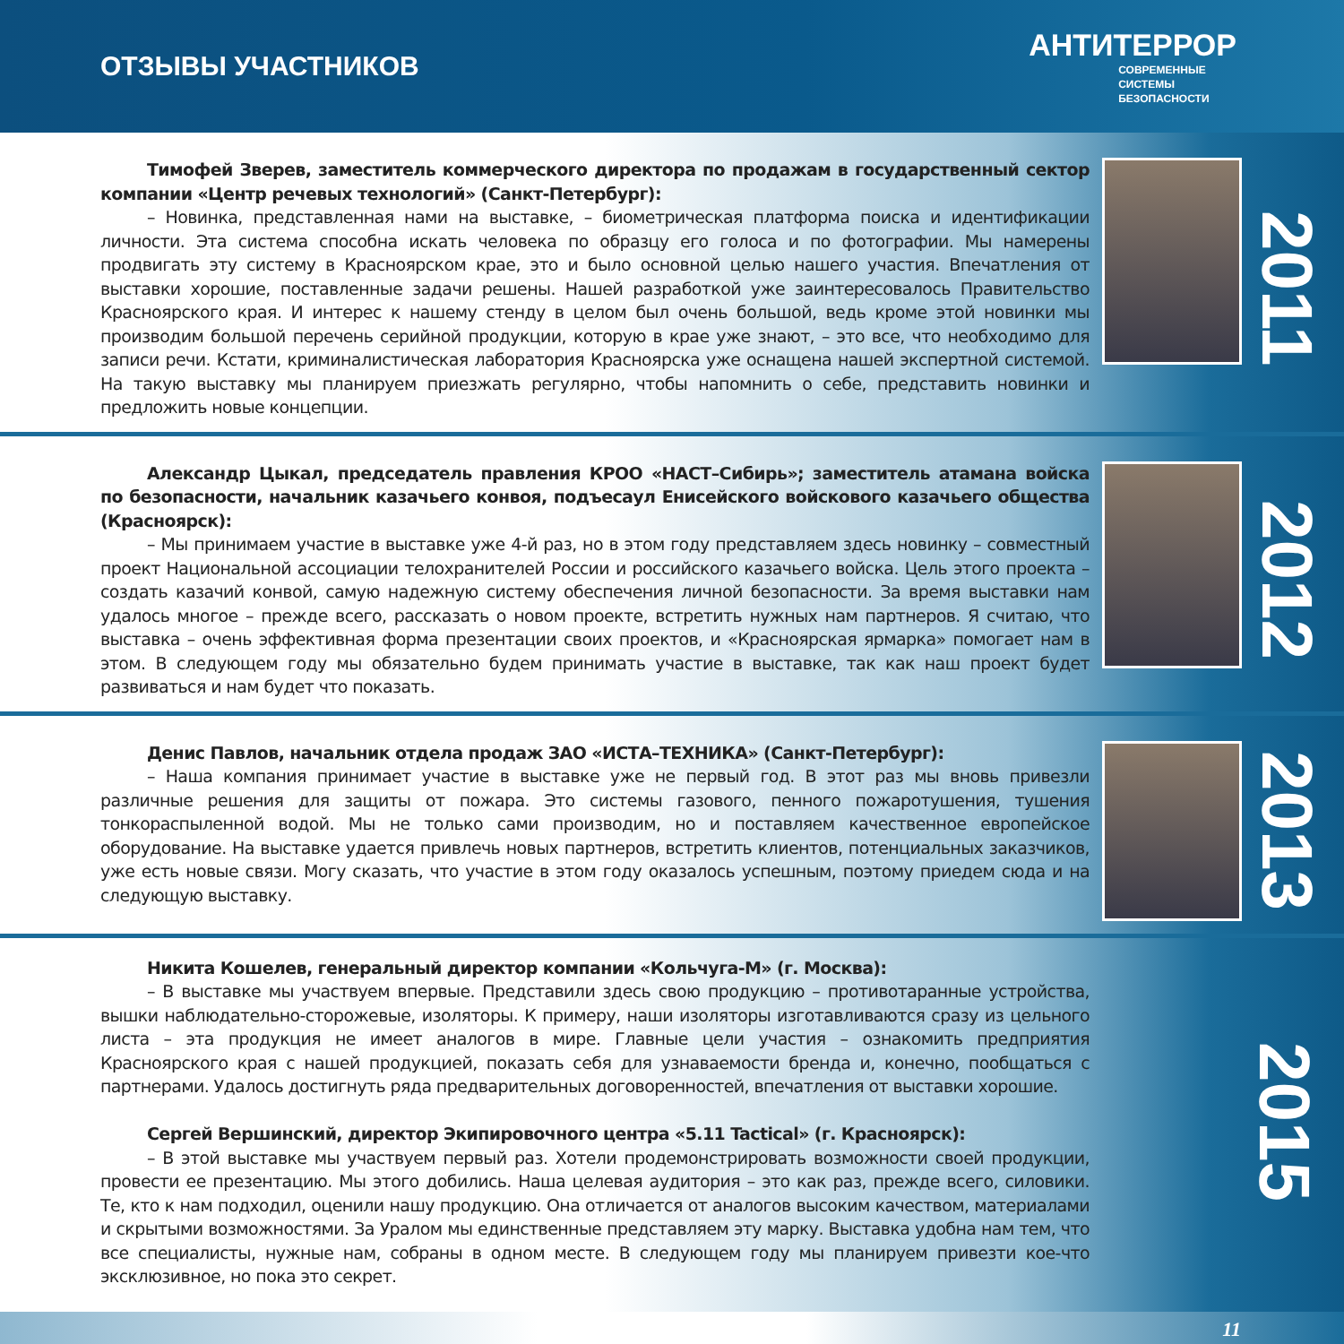ОТЗЫВЫ УЧАСТНИКОВ
АНТИТЕРРОР
СОВРЕМЕННЫЕ
СИСТЕМЫ
БЕЗОПАСНОСТИ
Тимофей Зверев, заместитель коммерческого директора по продажам в государственный сектор компании «Центр речевых технологий» (Санкт-Петербург):
– Новинка, представленная нами на выставке, – биометрическая платформа поиска и идентификации личности. Эта система способна искать человека по образцу его голоса и по фотографии. Мы намерены продвигать эту систему в Красноярском крае, это и было основной целью нашего участия. Впечатления от выставки хорошие, поставленные задачи решены. Нашей разработкой уже заинтересовалось Правительство Красноярского края. И интерес к нашему стенду в целом был очень большой, ведь кроме этой новинки мы производим большой перечень серийной продукции, которую в крае уже знают, – это все, что необходимо для записи речи. Кстати, криминалистическая лаборатория Красноярска уже оснащена нашей экспертной системой. На такую выставку мы планируем приезжать регулярно, чтобы напомнить о себе, представить новинки и предложить новые концепции.
2011
Александр Цыкал, председатель правления КРОО «НАСТ–Сибирь»; заместитель атамана войска по безопасности, начальник казачьего конвоя, подъесаул Енисейского войскового казачьего общества (Красноярск):
– Мы принимаем участие в выставке уже 4-й раз, но в этом году представляем здесь новинку – совместный проект Национальной ассоциации телохранителей России и российского казачьего войска. Цель этого проекта – создать казачий конвой, самую надежную систему обеспечения личной безопасности. За время выставки нам удалось многое – прежде всего, рассказать о новом проекте, встретить нужных нам партнеров. Я считаю, что выставка – очень эффективная форма презентации своих проектов, и «Красноярская ярмарка» помогает нам в этом. В следующем году мы обязательно будем принимать участие в выставке, так как наш проект будет развиваться и нам будет что показать.
2012
Денис Павлов, начальник отдела продаж ЗАО «ИСТА–ТЕХНИКА» (Санкт-Петербург):
– Наша компания принимает участие в выставке уже не первый год. В этот раз мы вновь привезли различные решения для защиты от пожара. Это системы газового, пенного пожаротушения, тушения тонкораспыленной водой. Мы не только сами производим, но и поставляем качественное европейское оборудование. На выставке удается привлечь новых партнеров, встретить клиентов, потенциальных заказчиков, уже есть новые связи. Могу сказать, что участие в этом году оказалось успешным, поэтому приедем сюда и на следующую выставку.
2013
Никита Кошелев, генеральный директор компании «Кольчуга-М» (г. Москва):
– В выставке мы участвуем впервые. Представили здесь свою продукцию – противотаранные устройства, вышки наблюдательно-сторожевые, изоляторы. К примеру, наши изоляторы изготавливаются сразу из цельного листа – эта продукция не имеет аналогов в мире. Главные цели участия – ознакомить предприятия Красноярского края с нашей продукцией, показать себя для узнаваемости бренда и, конечно, пообщаться с партнерами. Удалось достигнуть ряда предварительных договоренностей, впечатления от выставки хорошие.
Сергей Вершинский, директор Экипировочного центра «5.11 Tactical» (г. Красноярск):
– В этой выставке мы участвуем первый раз. Хотели продемонстрировать возможности своей продукции, провести ее презентацию. Мы этого добились. Наша целевая аудитория – это как раз, прежде всего, силовики. Те, кто к нам подходил, оценили нашу продукцию. Она отличается от аналогов высоким качеством, материалами и скрытыми возможностями. За Уралом мы единственные представляем эту марку. Выставка удобна нам тем, что все специалисты, нужные нам, собраны в одном месте. В следующем году мы планируем привезти кое-что эксклюзивное, но пока это секрет.
2015
11